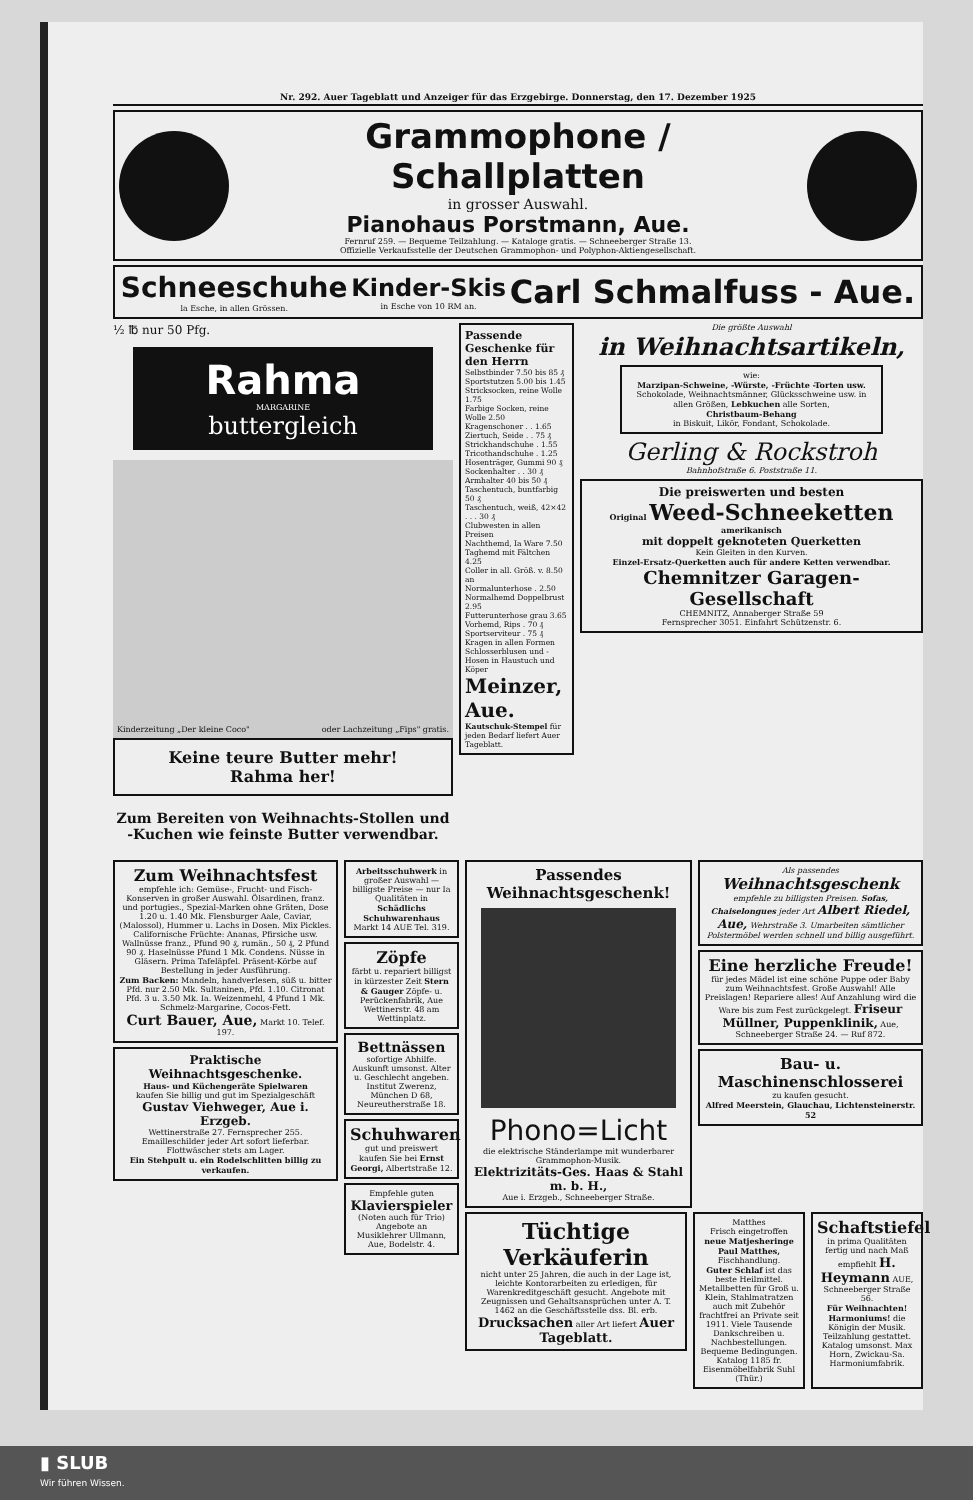Nr. 292. Auer Tageblatt und Anzeiger für das Erzgebirge. Donnerstag, den 17. Dezember 1925
Grammophone / Schallplatten
in grosser Auswahl.
Pianohaus Porstmann, Aue.
Fernruf 259. — Bequeme Teilzahlung. — Kataloge gratis. — Schneeberger Straße 13.
Offizielle Verkaufsstelle der Deutschen Grammophon- und Polyphon-Aktiengesellschaft.
Schneeschuhe
la Esche, in allen Grössen.
Kinder-Skis
in Esche von 10 RM an.
Carl Schmalfuss - Aue.
½ ℔ nur 50 Pfg.
Rahma
MARGARINE
buttergleich
Kinderzeitung „Der kleine Coco" oder Lachzeitung „Fips" gratis.
Keine teure Butter mehr!
Rahma her!
Zum Bereiten von Weihnachts-Stollen und -Kuchen wie feinste Butter verwendbar.
Passende Geschenke für den Herrn
Selbstbinder 7.50 bis 85 ₰
Sportstutzen 5.00 bis 1.45
Stricksocken, reine Wolle 1.75
Farbige Socken, reine Wolle 2.50
Kragenschoner . . 1.65
Ziertuch, Seide . . 75 ₰
Strickhandschuhe . 1.55
Tricothandschuhe . 1.25
Hosenträger, Gummi 90 ₰
Sockenhalter . . 30 ₰
Armhalter 40 bis 50 ₰
Taschentuch, buntfarbig 50 ₰
Taschentuch, weiß, 42×42 . . . 30 ₰
Clubwesten in allen Preisen
Nachthemd, Ia Ware 7.50
Taghemd mit Fältchen 4.25
Coller in all. Größ. v. 8.50 an
Normalunterhose . 2.50
Normalhemd Doppelbrust 2.95
Futterunterhose grau 3.65
Vorhemd, Rips . 70 ₰
Sportserviteur . 75 ₰
Kragen in allen Formen
Schlosserblusen und -Hosen in Haustuch und Köper
Meinzer, Aue.
Kautschuk-Stempel für jeden Bedarf liefert Auer Tageblatt.
Die größte Auswahl
in Weihnachtsartikeln,
wie:
Marzipan-Schweine, -Würste, -Früchte -Torten usw.
Schokolade, Weihnachtsmänner, Glücksschweine usw. in allen Größen, Lebkuchen alle Sorten,
Christbaum-Behang
in Biskuit, Likör, Fondant, Schokolade.
Gerling & Rockstroh
Bahnhofstraße 6. Poststraße 11.
Die preiswerten und besten
Original Weed-Schneeketten amerikanisch
mit doppelt geknoteten Querketten
Kein Gleiten in den Kurven.
Einzel-Ersatz-Querketten auch für andere Ketten verwendbar.
Chemnitzer Garagen-Gesellschaft
CHEMNITZ, Annaberger Straße 59
Fernsprecher 3051. Einfahrt Schützenstr. 6.
Zum Weihnachtsfest
empfehle ich: Gemüse-, Frucht- und Fisch-Konserven in großer Auswahl. Ölsardinen, franz. und portugies., Spezial-Marken ohne Gräten, Dose 1.20 u. 1.40 Mk. Flensburger Aale, Caviar, (Malossol), Hummer u. Lachs in Dosen. Mix Pickles. Californische Früchte: Ananas, Pfirsiche usw. Wallnüsse franz., Pfund 90 ₰, rumän., 50 ₰, 2 Pfund 90 ₰. Haselnüsse Pfund 1 Mk. Condens. Nüsse in Gläsern. Prima Tafeläpfel. Präsent-Körbe auf Bestellung in jeder Ausführung.
Zum Backen: Mandeln, handverlesen, süß u. bitter Pfd. nur 2.50 Mk. Sultaninen, Pfd. 1.10. Citronat Pfd. 3 u. 3.50 Mk. Ia. Weizenmehl, 4 Pfund 1 Mk. Schmelz-Margarine, Cocos-Fett.
Curt Bauer, Aue, Markt 10. Telef. 197.
Praktische Weihnachtsgeschenke.
Haus- und Küchengeräte Spielwaren
kaufen Sie billig und gut im Spezialgeschäft
Gustav Viehweger, Aue i. Erzgeb.
Wettinerstraße 27. Fernsprecher 255.
Emailleschilder jeder Art sofort lieferbar. Flottwäscher stets am Lager.
Ein Stehpult u. ein Rodelschlitten billig zu verkaufen.
Arbeitsschuhwerk in großer Auswahl — billigste Preise — nur Ia Qualitäten in Schädlichs Schuhwarenhaus Markt 14 AUE Tel. 319.
Zöpfe
färbt u. repariert billigst in kürzester Zeit Stern & Gauger Zöpfe- u. Perückenfabrik, Aue Wettinerstr. 48 am Wettinplatz.
Bettnässen
sofortige Abhilfe. Auskunft umsonst. Alter u. Geschlecht angeben. Institut Zwerenz, München D 68, Neureutherstraße 18.
Schuhwaren
gut und preiswert kaufen Sie bei Ernst Georgi, Albertstraße 12.
Empfehle guten Klavierspieler (Noten auch für Trio) Angebote an Musiklehrer Ullmann, Aue, Bodelstr. 4.
Passendes Weihnachtsgeschenk!
Phono=Licht
die elektrische Ständerlampe mit wunderbarer Grammophon-Musik.
Elektrizitäts-Ges. Haas & Stahl m. b. H.,
Aue i. Erzgeb., Schneeberger Straße.
Als passendes
Weihnachtsgeschenk
empfehle zu billigsten Preisen. Sofas, Chaiselongues jeder Art Albert Riedel, Aue, Wehrstraße 3. Umarbeiten sämtlicher Polstermöbel werden schnell und billig ausgeführt.
Eine herzliche Freude!
für jedes Mädel ist eine schöne Puppe oder Baby zum Weihnachtsfest. Große Auswahl! Alle Preislagen! Repariere alles! Auf Anzahlung wird die Ware bis zum Fest zurückgelegt. Friseur Müllner, Puppenklinik, Aue, Schneeberger Straße 24. — Ruf 872.
Bau- u. Maschinenschlosserei
zu kaufen gesucht.
Alfred Meerstein, Glauchau, Lichtensteinerstr. 52
Tüchtige Verkäuferin
nicht unter 25 Jahren, die auch in der Lage ist, leichte Kontorarbeiten zu erledigen, für Warenkreditgeschäft gesucht. Angebote mit Zeugnissen und Gehaltsansprüchen unter A. T. 1462 an die Geschäftsstelle dss. Bl. erb.
Drucksachen aller Art liefert Auer Tageblatt.
Matthes
Frisch eingetroffen neue Matjesheringe Paul Matthes, Fischhandlung.
Guter Schlaf ist das beste Heilmittel. Metallbetten für Groß u. Klein, Stahlmatratzen auch mit Zubehör frachtfrei an Private seit 1911. Viele Tausende Dankschreiben u. Nachbestellungen. Bequeme Bedingungen. Katalog 1185 fr. Eisenmöbelfabrik Suhl (Thür.)
Schaftstiefel
in prima Qualitäten fertig und nach Maß empfiehlt H. Heymann AUE, Schneeberger Straße 56.
Für Weihnachten! Harmoniums! die Königin der Musik. Teilzahlung gestattet. Katalog umsonst. Max Horn, Zwickau-Sa. Harmoniumfabrik.
▮ SLUB
Wir führen Wissen.